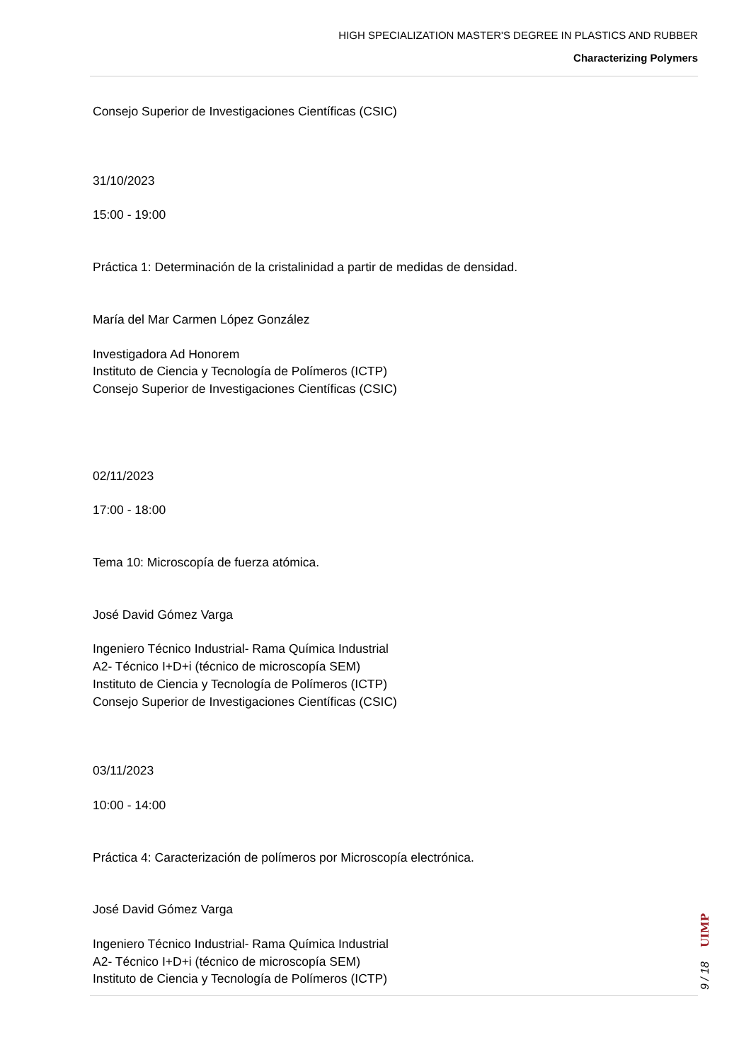HIGH SPECIALIZATION MASTER'S DEGREE IN PLASTICS AND RUBBER
Characterizing Polymers
Consejo Superior de Investigaciones Científicas (CSIC)
31/10/2023
15:00 - 19:00
Práctica 1: Determinación de la cristalinidad a partir de medidas de densidad.
María del Mar Carmen López González
Investigadora Ad Honorem
Instituto de Ciencia y Tecnología de Polímeros (ICTP)
Consejo Superior de Investigaciones Científicas (CSIC)
02/11/2023
17:00 - 18:00
Tema 10: Microscopía de fuerza atómica.
José David Gómez Varga
Ingeniero Técnico Industrial- Rama Química Industrial
A2- Técnico I+D+i (técnico de microscopía SEM)
Instituto de Ciencia y Tecnología de Polímeros (ICTP)
Consejo Superior de Investigaciones Científicas (CSIC)
03/11/2023
10:00 - 14:00
Práctica 4: Caracterización de polímeros por Microscopía electrónica.
José David Gómez Varga
Ingeniero Técnico Industrial- Rama Química Industrial
A2- Técnico I+D+i (técnico de microscopía SEM)
Instituto de Ciencia y Tecnología de Polímeros (ICTP)
UIMP
9 / 18